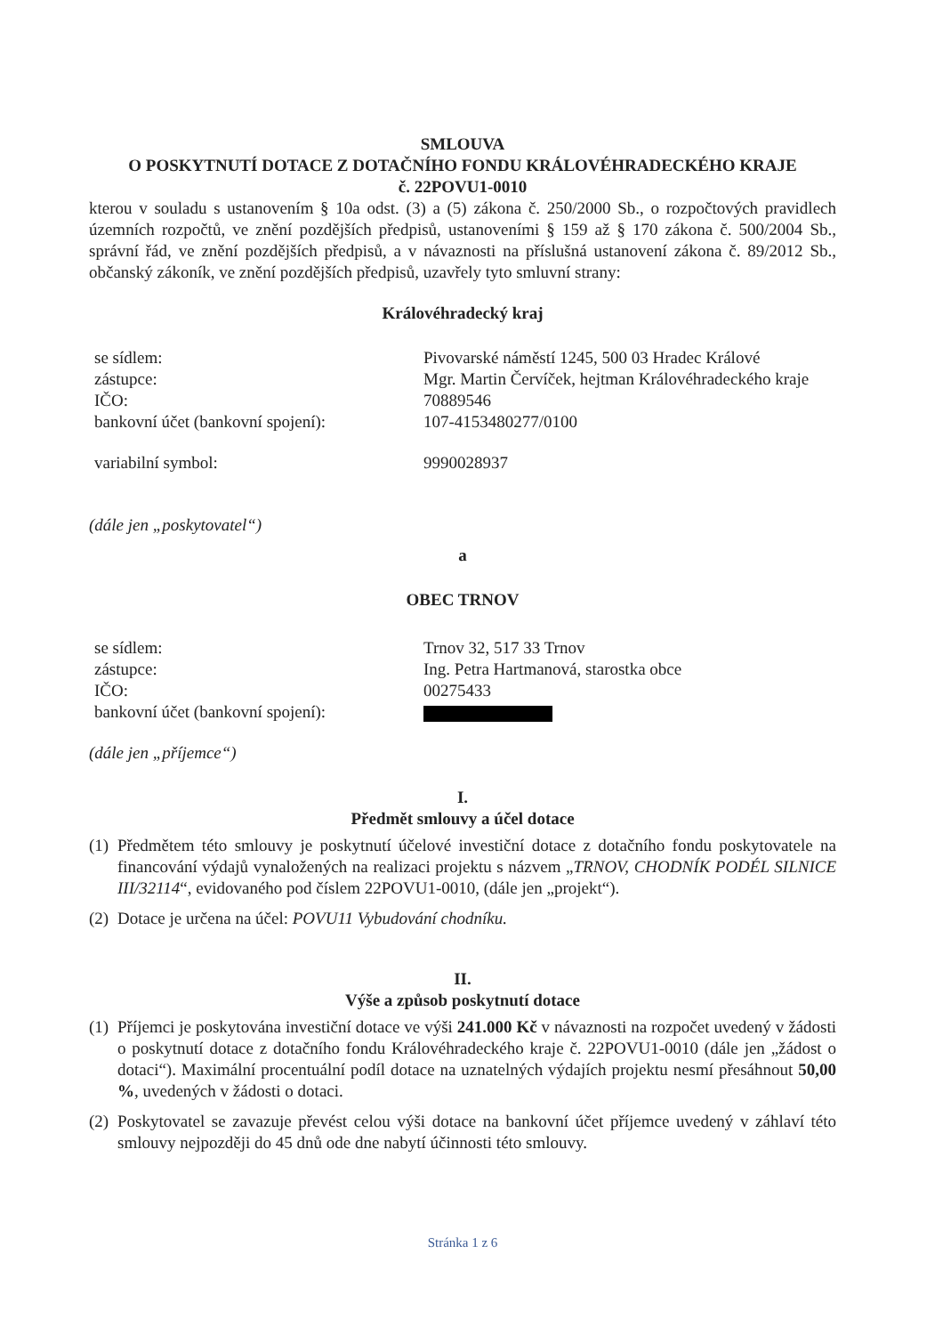SMLOUVA
O POSKYTNUTÍ DOTACE Z DOTAČNÍHO FONDU KRÁLOVÉHRADECKÉHO KRAJE
č. 22POVU1-0010
kterou v souladu s ustanovením § 10a odst. (3) a (5) zákona č. 250/2000 Sb., o rozpočtových pravidlech územních rozpočtů, ve znění pozdějších předpisů, ustanoveními § 159 až § 170 zákona č. 500/2004 Sb., správní řád, ve znění pozdějších předpisů, a v návaznosti na příslušná ustanovení zákona č. 89/2012 Sb., občanský zákoník, ve znění pozdějších předpisů, uzavřely tyto smluvní strany:
Královéhradecký kraj
se sídlem: Pivovarské náměstí 1245, 500 03 Hradec Králové
zástupce: Mgr. Martin Červíček, hejtman Královéhradeckého kraje
IČO: 70889546
bankovní účet (bankovní spojení):
107-4153480277/0100
variabilní symbol: 9990028937
(dále jen „poskytovatel“)
a
OBEC TRNOV
se sídlem: Trnov 32, 517 33 Trnov
zástupce: Ing. Petra Hartmanová, starostka obce
IČO: 00275433
bankovní účet (bankovní spojení):
(dále jen „příjemce“)
I.
Předmět smlouvy a účel dotace
(1)
Předmětem této smlouvy je poskytnutí účelové investiční dotace z dotačního fondu poskytovatele na financování výdajů vynaložených na realizaci projektu s názvem „TRNOV, CHODNÍK PODÉL SILNICE III/32114“, evidovaného pod číslem 22POVU1-0010, (dále jen „projekt“).
(2)
Dotace je určena na účel: POVU11 Vybudování chodníku.
II.
Výše a způsob poskytnutí dotace
(1)
Příjemci je poskytována investiční dotace ve výši 241.000 Kč v návaznosti na rozpočet uvedený v žádosti o poskytnutí dotace z dotačního fondu Královéhradeckého kraje č. 22POVU1-0010 (dále jen „žádost o dotaci“). Maximální procentuální podíl dotace na uznatelných výdajích projektu nesmí přesáhnout 50,00 %, uvedených v žádosti o dotaci.
(2)
Poskytovatel se zavazuje převést celou výši dotace na bankovní účet příjemce uvedený v záhlaví této smlouvy nejpozději do 45 dnů ode dne nabytí účinnosti této smlouvy.
Stránka 1 z 6